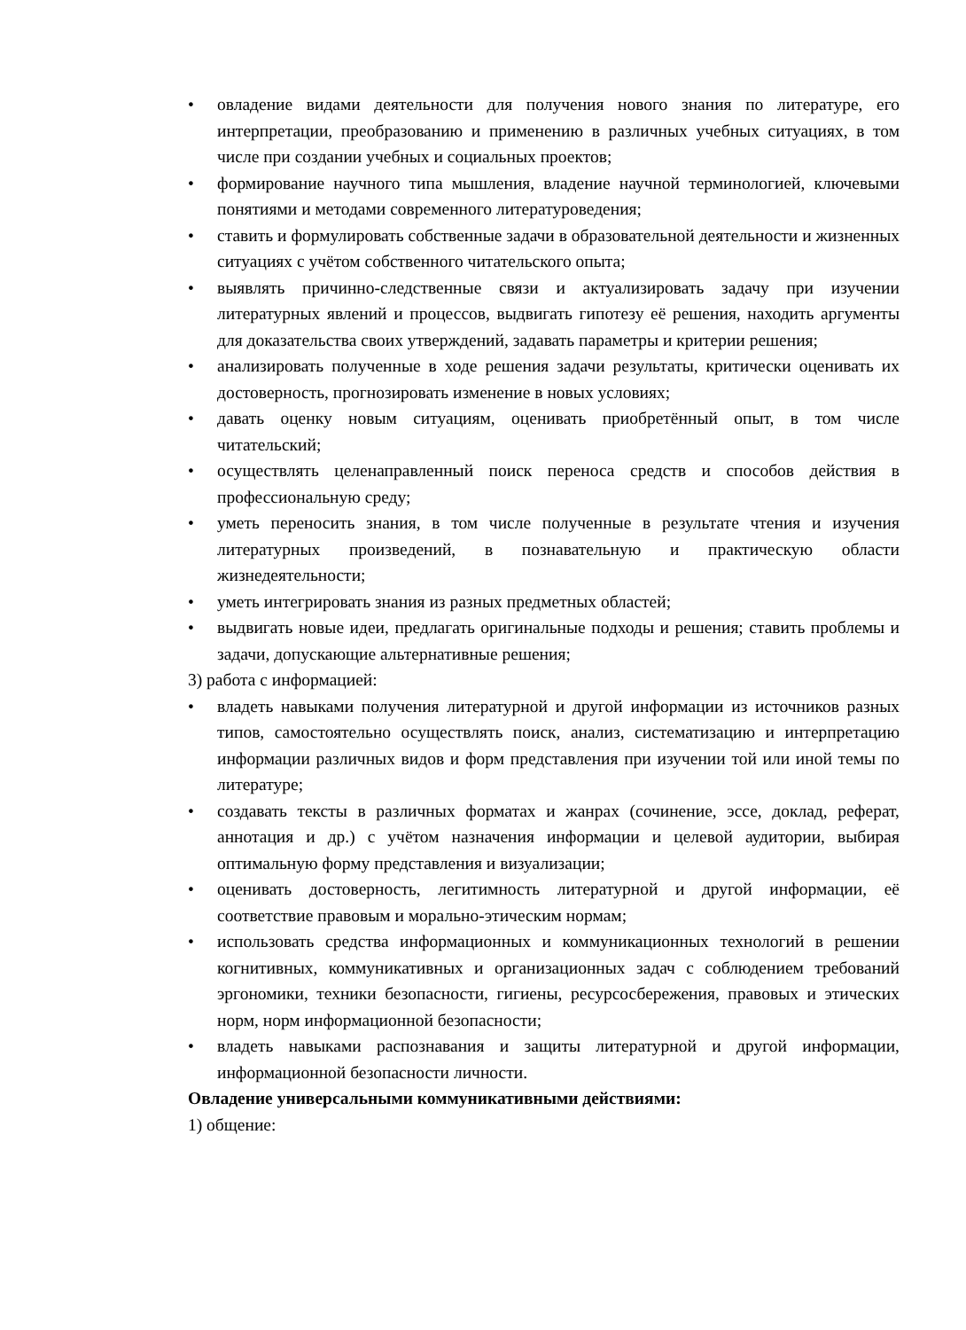• овладение видами деятельности для получения нового знания по литературе, его интерпретации, преобразованию и применению в различных учебных ситуациях, в том числе при создании учебных и социальных проектов;
• формирование научного типа мышления, владение научной терминологией, ключевыми понятиями и методами современного литературоведения;
• ставить и формулировать собственные задачи в образовательной деятельности и жизненных ситуациях с учётом собственного читательского опыта;
• выявлять причинно-следственные связи и актуализировать задачу при изучении литературных явлений и процессов, выдвигать гипотезу её решения, находить аргументы для доказательства своих утверждений, задавать параметры и критерии решения;
• анализировать полученные в ходе решения задачи результаты, критически оценивать их достоверность, прогнозировать изменение в новых условиях;
• давать оценку новым ситуациям, оценивать приобретённый опыт, в том числе читательский;
• осуществлять целенаправленный поиск переноса средств и способов действия в профессиональную среду;
• уметь переносить знания, в том числе полученные в результате чтения и изучения литературных произведений, в познавательную и практическую области жизнедеятельности;
• уметь интегрировать знания из разных предметных областей;
• выдвигать новые идеи, предлагать оригинальные подходы и решения; ставить проблемы и задачи, допускающие альтернативные решения;
3) работа с информацией:
• владеть навыками получения литературной и другой информации из источников разных типов, самостоятельно осуществлять поиск, анализ, систематизацию и интерпретацию информации различных видов и форм представления при изучении той или иной темы по литературе;
• создавать тексты в различных форматах и жанрах (сочинение, эссе, доклад, реферат, аннотация и др.) с учётом назначения информации и целевой аудитории, выбирая оптимальную форму представления и визуализации;
• оценивать достоверность, легитимность литературной и другой информации, её соответствие правовым и морально-этическим нормам;
• использовать средства информационных и коммуникационных технологий в решении когнитивных, коммуникативных и организационных задач с соблюдением требований эргономики, техники безопасности, гигиены, ресурсосбережения, правовых и этических норм, норм информационной безопасности;
• владеть навыками распознавания и защиты литературной и другой информации, информационной безопасности личности.
Овладение универсальными коммуникативными действиями:
1) общение: